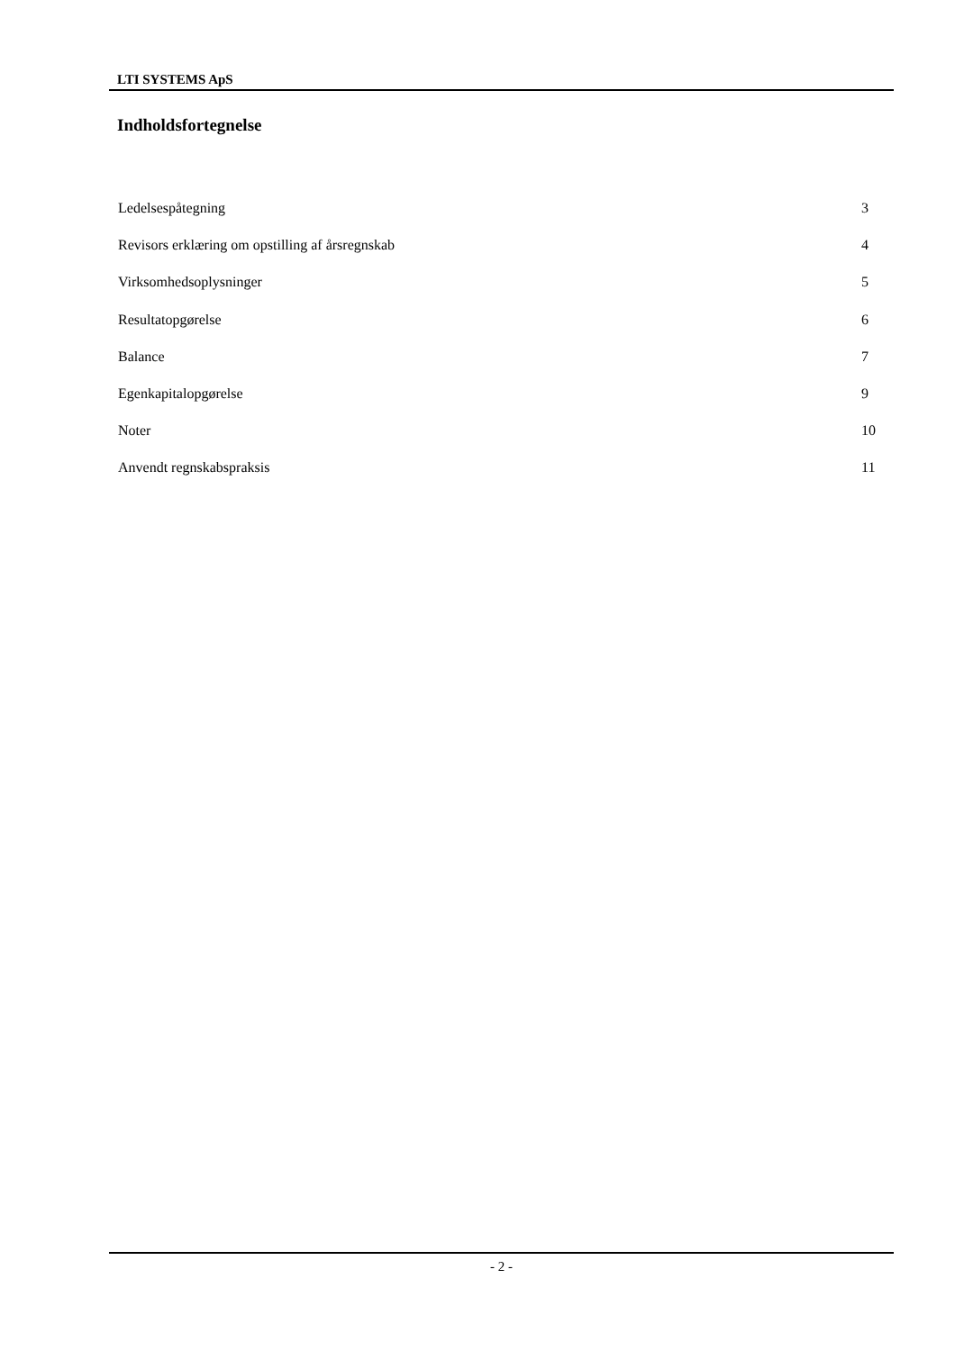LTI SYSTEMS ApS
Indholdsfortegnelse
Ledelsespåtegning 3
Revisors erklæring om opstilling af årsregnskab 4
Virksomhedsoplysninger 5
Resultatopgørelse 6
Balance 7
Egenkapitalopgørelse 9
Noter 10
Anvendt regnskabspraksis 11
- 2 -